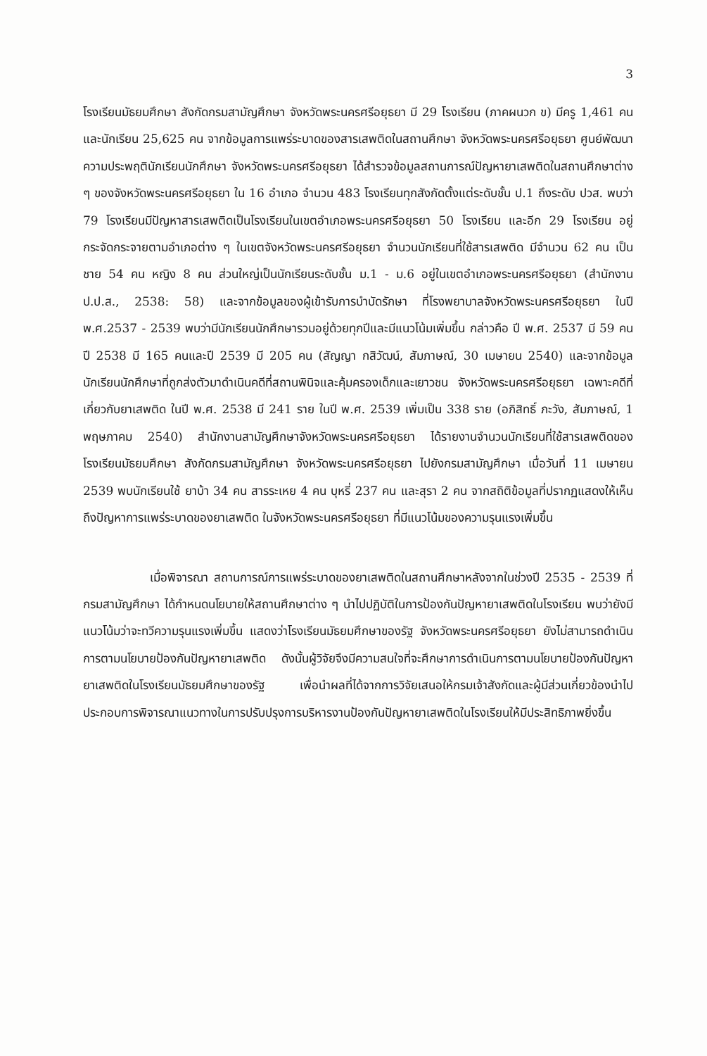3
โรงเรียนมัธยมศึกษา สังกัดกรมสามัญศึกษา จังหวัดพระนครศรีอยุธยา มี 29 โรงเรียน (ภาคผนวก ข) มีครู 1,461 คน และนักเรียน 25,625 คน จากข้อมูลการแพร่ระบาดของสารเสพติดในสถานศึกษา จังหวัดพระนครศรีอยุธยา ศูนย์พัฒนาความประพฤตินักเรียนนักศึกษา จังหวัดพระนครศรีอยุธยา ได้สำรวจข้อมูลสถานการณ์ปัญหายาเสพติดในสถานศึกษาต่าง ๆ ของจังหวัดพระนครศรีอยุธยา ใน 16 อำเภอ จำนวน 483 โรงเรียนทุกสังกัดตั้งแต่ระดับชั้น ป.1 ถึงระดับ ปวส. พบว่า 79 โรงเรียนมีปัญหาสารเสพติดเป็นโรงเรียนในเขตอำเภอพระนครศรีอยุธยา 50 โรงเรียน และอีก 29 โรงเรียน อยู่กระจัดกระจายตามอำเภอต่าง ๆ ในเขตจังหวัดพระนครศรีอยุธยา จำนวนนักเรียนที่ใช้สารเสพติด มีจำนวน 62 คน เป็นชาย 54 คน หญิง 8 คน ส่วนใหญ่เป็นนักเรียนระดับชั้น ม.1 - ม.6 อยู่ในเขตอำเภอพระนครศรีอยุธยา (สำนักงาน ป.ป.ส., 2538: 58) และจากข้อมูลของผู้เข้ารับการบำบัดรักษา ที่โรงพยาบาลจังหวัดพระนครศรีอยุธยา ในปี พ.ศ.2537 - 2539 พบว่ามีนักเรียนนักศึกษารวมอยู่ด้วยทุกปีและมีแนวโน้มเพิ่มขึ้น กล่าวคือ ปี พ.ศ. 2537 มี 59 คน ปี 2538 มี 165 คนและปี 2539 มี 205 คน (สัญญา กสิวัฒน์, สัมภาษณ์, 30 เมษายน 2540) และจากข้อมูลนักเรียนนักศึกษาที่ถูกส่งตัวมาดำเนินคดีที่สถานพินิจและคุ้มครองเด็กและเยาวชน จังหวัดพระนครศรีอยุธยา เฉพาะคดีที่เกี่ยวกับยาเสพติด ในปี พ.ศ. 2538 มี 241 ราย ในปี พ.ศ. 2539 เพิ่มเป็น 338 ราย (อภิสิทธิ์ ภะวัง, สัมภาษณ์, 1 พฤษภาคม 2540) สำนักงานสามัญศึกษาจังหวัดพระนครศรีอยุธยา ได้รายงานจำนวนนักเรียนที่ใช้สารเสพติดของโรงเรียนมัธยมศึกษา สังกัดกรมสามัญศึกษา จังหวัดพระนครศรีอยุธยา ไปยังกรมสามัญศึกษา เมื่อวันที่ 11 เมษายน 2539 พบนักเรียนใช้ ยาบ้า 34 คน สารระเหย 4 คน บุหรี่ 237 คน และสุรา 2 คน จากสถิติข้อมูลที่ปรากฏแสดงให้เห็นถึงปัญหาการแพร่ระบาดของยาเสพติด ในจังหวัดพระนครศรีอยุธยา ที่มีแนวโน้มของความรุนแรงเพิ่มขึ้น
เมื่อพิจารณา สถานการณ์การแพร่ระบาดของยาเสพติดในสถานศึกษาหลังจากในช่วงปี 2535 - 2539 ที่กรมสามัญศึกษา ได้กำหนดนโยบายให้สถานศึกษาต่าง ๆ นำไปปฏิบัติในการป้องกันปัญหายาเสพติดในโรงเรียน พบว่ายังมีแนวโน้มว่าจะทวีความรุนแรงเพิ่มขึ้น แสดงว่าโรงเรียนมัธยมศึกษาของรัฐ จังหวัดพระนครศรีอยุธยา ยังไม่สามารถดำเนินการตามนโยบายป้องกันปัญหายาเสพติด ดังนั้นผู้วิจัยจึงมีความสนใจที่จะศึกษาการดำเนินการตามนโยบายป้องกันปัญหายาเสพติดในโรงเรียนมัธยมศึกษาของรัฐ เพื่อนำผลที่ได้จากการวิจัยเสนอให้กรมเจ้าสังกัดและผู้มีส่วนเกี่ยวข้องนำไปประกอบการพิจารณาแนวทางในการปรับปรุงการบริหารงานป้องกันปัญหายาเสพติดในโรงเรียนให้มีประสิทธิภาพยิ่งขึ้น